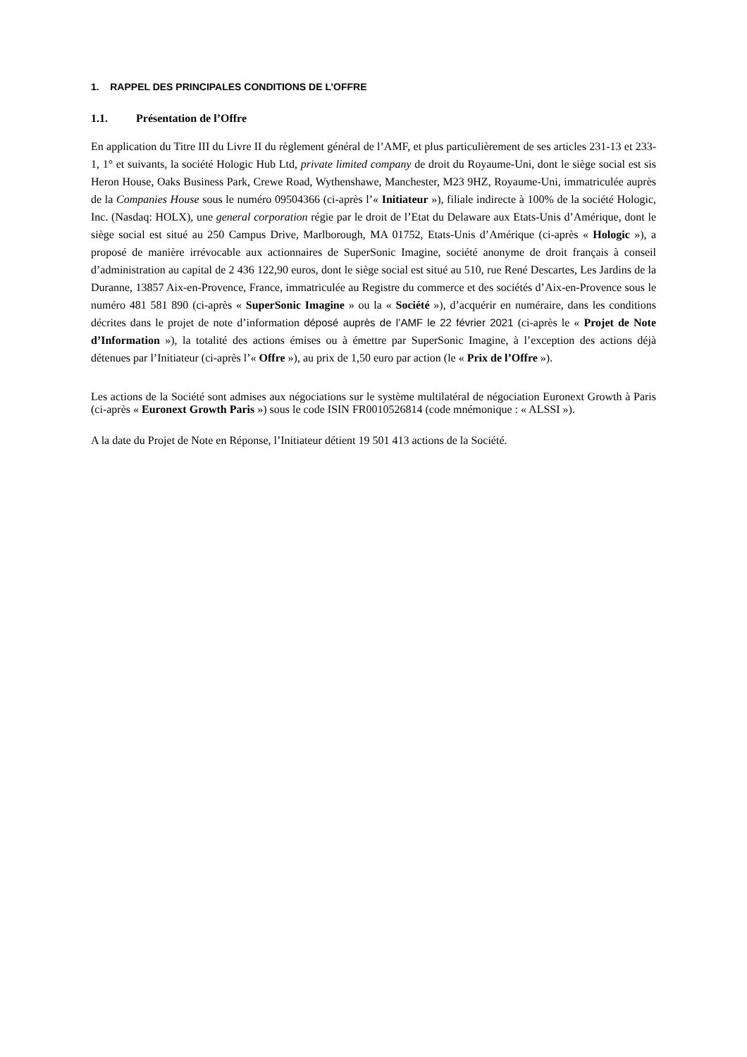1. RAPPEL DES PRINCIPALES CONDITIONS DE L’OFFRE
1.1. Présentation de l’Offre
En application du Titre III du Livre II du règlement général de l’AMF, et plus particulièrement de ses articles 231-13 et 233-1, 1° et suivants, la société Hologic Hub Ltd, private limited company de droit du Royaume-Uni, dont le siège social est sis Heron House, Oaks Business Park, Crewe Road, Wythenshawe, Manchester, M23 9HZ, Royaume-Uni, immatriculée auprès de la Companies House sous le numéro 09504366 (ci-après l’« Initiateur »), filiale indirecte à 100% de la société Hologic, Inc. (Nasdaq: HOLX), une general corporation régie par le droit de l’Etat du Delaware aux Etats-Unis d’Amérique, dont le siège social est situé au 250 Campus Drive, Marlborough, MA 01752, Etats-Unis d’Amérique (ci-après « Hologic »), a proposé de manière irrévocable aux actionnaires de SuperSonic Imagine, société anonyme de droit français à conseil d’administration au capital de 2 436 122,90 euros, dont le siège social est situé au 510, rue René Descartes, Les Jardins de la Duranne, 13857 Aix-en-Provence, France, immatriculée au Registre du commerce et des sociétés d’Aix-en-Provence sous le numéro 481 581 890 (ci-après « SuperSonic Imagine » ou la « Société »), d’acquérir en numéraire, dans les conditions décrites dans le projet de note d’information déposé auprès de l’AMF le 22 février 2021 (ci-après le « Projet de Note d’Information »), la totalité des actions émises ou à émettre par SuperSonic Imagine, à l’exception des actions déjà détenues par l’Initiateur (ci-après l’« Offre »), au prix de 1,50 euro par action (le « Prix de l’Offre »).
Les actions de la Société sont admises aux négociations sur le système multilatéral de négociation Euronext Growth à Paris (ci-après « Euronext Growth Paris ») sous le code ISIN FR0010526814 (code mnémonique : « ALSSI »).
A la date du Projet de Note en Réponse, l’Initiateur détient 19 501 413 actions de la Société.